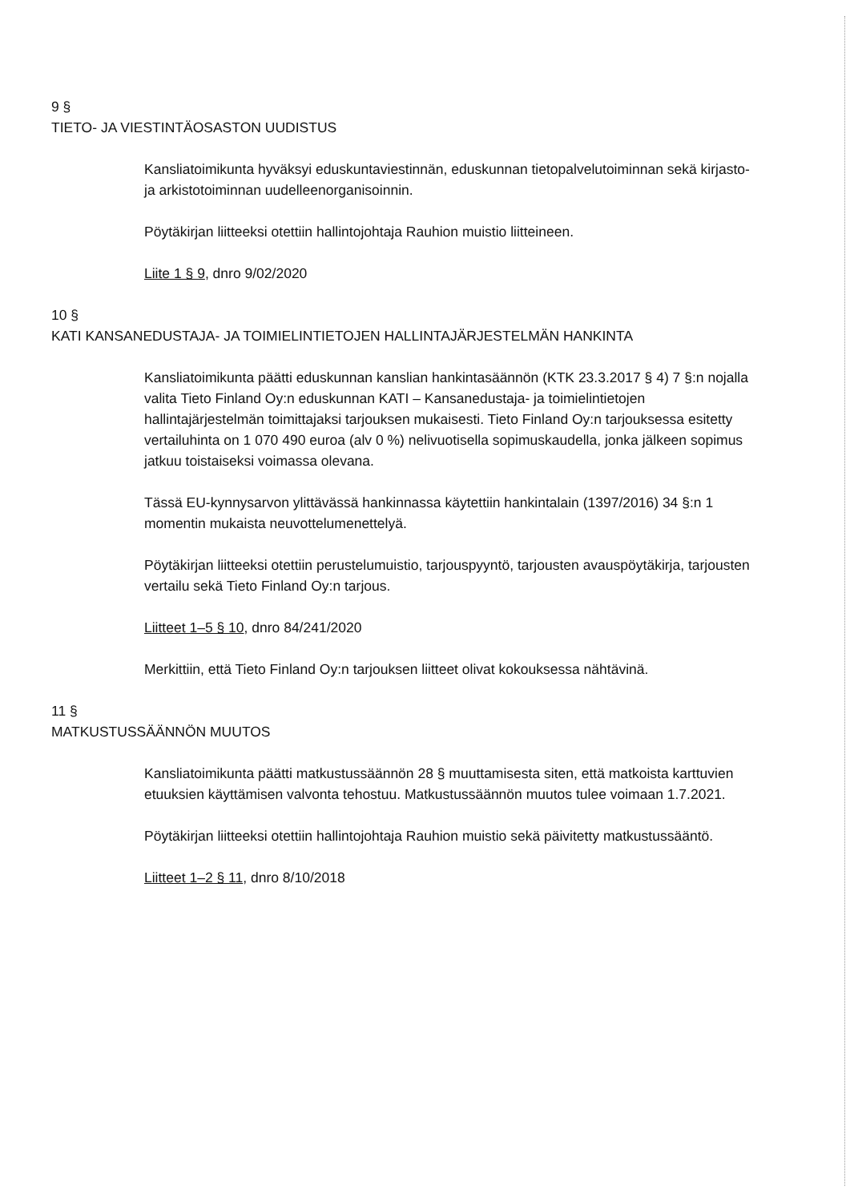9 §
TIETO- JA VIESTINTÄOSASTON UUDISTUS
Kansliatoimikunta hyväksyi eduskuntaviestinnän, eduskunnan tietopalvelutoiminnan sekä kirjasto- ja arkistotoiminnan uudelleenorganisoinnin.
Pöytäkirjan liitteeksi otettiin hallintojohtaja Rauhion muistio liitteineen.
Liite 1 § 9, dnro 9/02/2020
10 §
KATI KANSANEDUSTAJA- JA TOIMIELINTIETOJEN HALLINTAJÄRJESTELMÄN HANKINTA
Kansliatoimikunta päätti eduskunnan kanslian hankintasäännön (KTK 23.3.2017 § 4) 7 §:n nojalla valita Tieto Finland Oy:n eduskunnan KATI – Kansanedustaja- ja toimielintietojen hallintajärjestelmän toimittajaksi tarjouksen mukaisesti. Tieto Finland Oy:n tarjouksessa esitetty vertailuhinta on 1 070 490 euroa (alv 0 %) nelivuotisella sopimuskaudella, jonka jälkeen sopimus jatkuu toistaiseksi voimassa olevana.
Tässä EU-kynnysarvon ylittävässä hankinnassa käytettiin hankintalain (1397/2016) 34 §:n 1 momentin mukaista neuvottelumenettelyä.
Pöytäkirjan liitteeksi otettiin perustelumuistio, tarjouspyyntö, tarjousten avauspöytäkirja, tarjousten vertailu sekä Tieto Finland Oy:n tarjous.
Liitteet 1–5 § 10, dnro 84/241/2020
Merkittiin, että Tieto Finland Oy:n tarjouksen liitteet olivat kokouksessa nähtävinä.
11 §
MATKUSTUSSÄÄNNÖN MUUTOS
Kansliatoimikunta päätti matkustussäännön 28 § muuttamisesta siten, että matkoista karttuvien etuuksien käyttämisen valvonta tehostuu. Matkustussäännön muutos tulee voimaan 1.7.2021.
Pöytäkirjan liitteeksi otettiin hallintojohtaja Rauhion muistio sekä päivitetty matkustussääntö.
Liitteet 1–2 § 11, dnro 8/10/2018